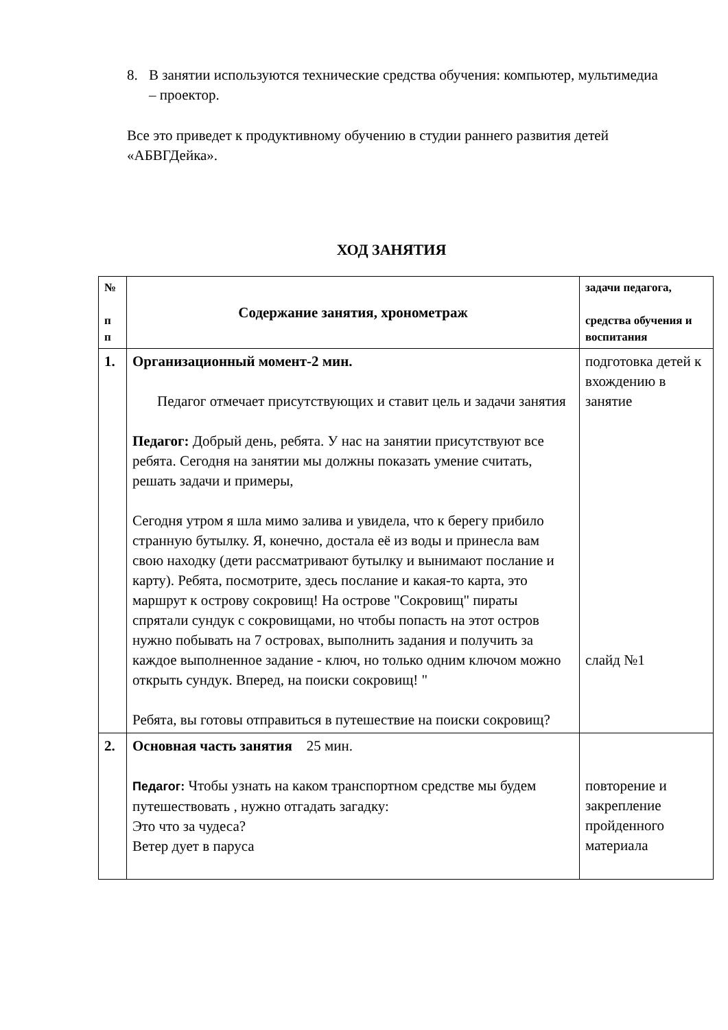8. В занятии используются технические средства обучения: компьютер, мультимедиа – проектор.
Все это приведет к продуктивному обучению в студии раннего развития детей «АБВГДейка».
ХОД ЗАНЯТИЯ
| № п п | Содержание занятия, хронометраж | задачи педагога, средства обучения и воспитания |
| --- | --- | --- |
| 1. | Организационный момент-2 мин. Педагог отмечает присутствующих и ставит цель и задачи занятия Педагог: Добрый день, ребята. У нас на занятии присутствуют все ребята. Сегодня на занятии мы должны показать умение считать, решать задачи и примеры, Сегодня утром я шла мимо залива и увидела, что к берегу прибило странную бутылку. Я, конечно, достала её из воды и принесла вам свою находку (дети рассматривают бутылку и вынимают послание и карту). Ребята, посмотрите, здесь послание и какая-то карта, это маршрут к острову сокровищ! На острове "Сокровищ" пираты спрятали сундук с сокровищами, но чтобы попасть на этот остров нужно побывать на 7 островах, выполнить задания и получить за каждое выполненное задание - ключ, но только одним ключом можно открыть сундук. Вперед, на поиски сокровищ! " Ребята, вы готовы отправиться в путешествие на поиски сокровищ? | подготовка детей к вхождению в занятие слайд №1 |
| 2. | Основная часть занятия 25 мин. Педагог: Чтобы узнать на каком транспортном средстве мы будем путешествовать , нужно отгадать загадку: Это что за чудеса? Ветер дует в паруса | повторение и закрепление пройденного материала |